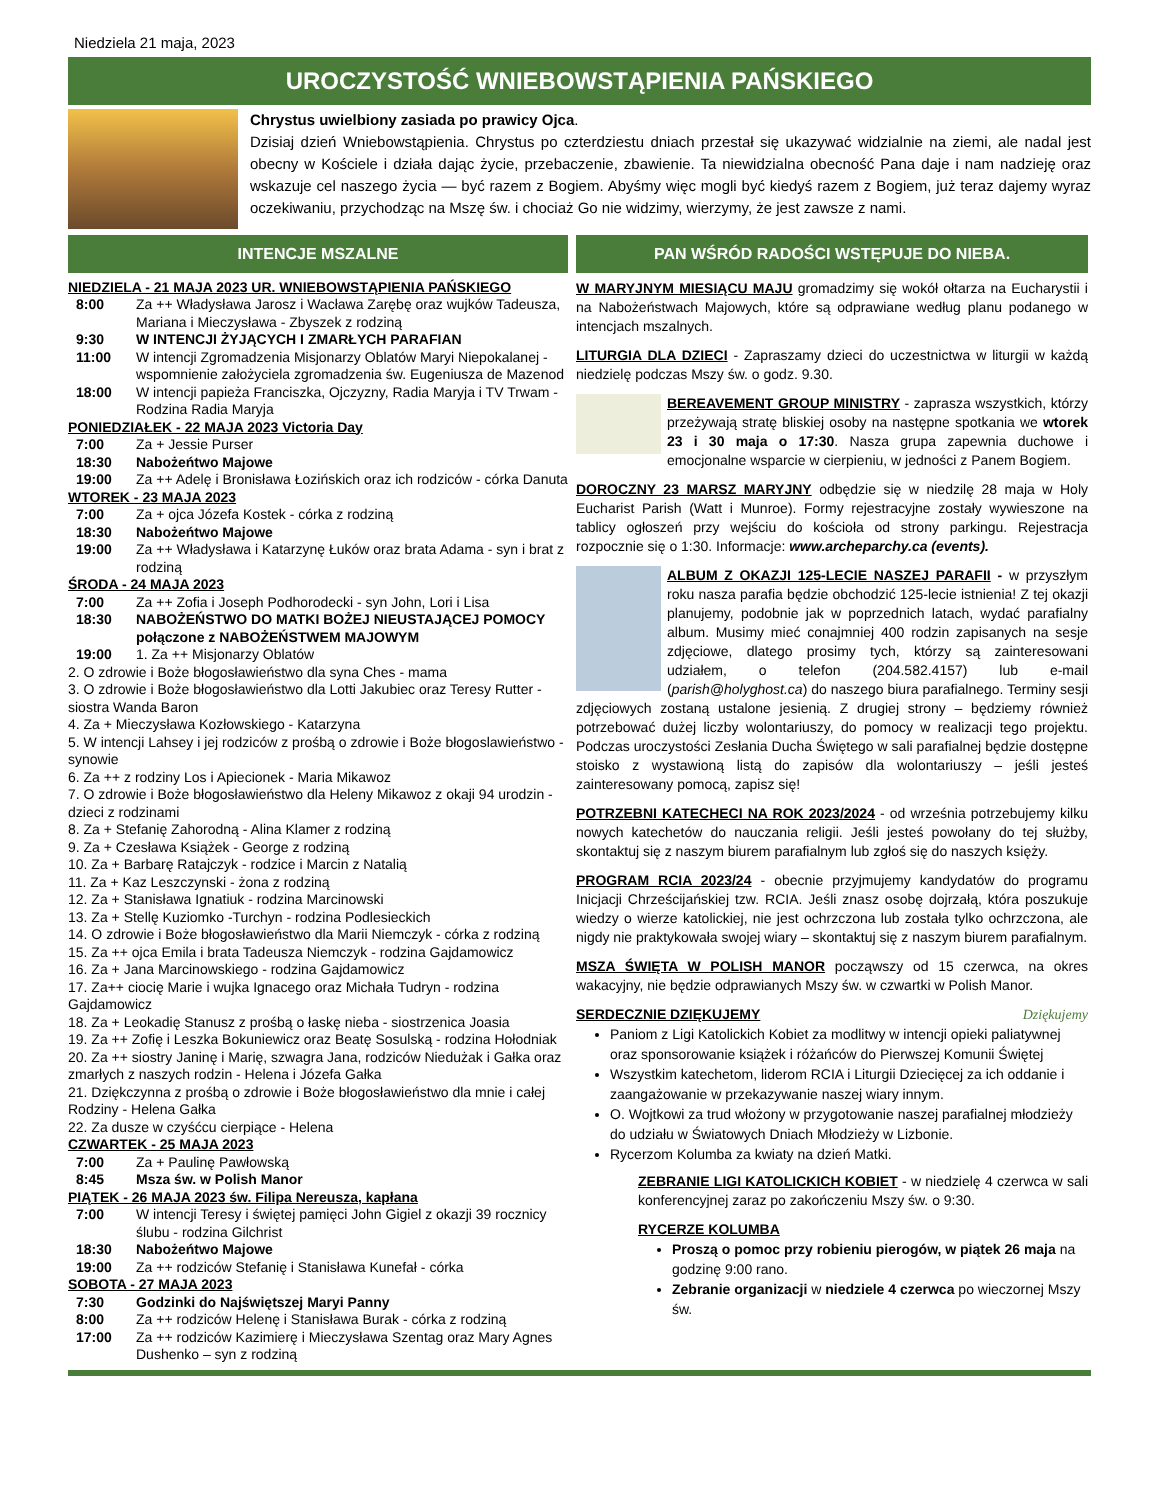Niedziela 21 maja, 2023
UROCZYSTOŚĆ WNIEBOWSTĄPIENIA PAŃSKIEGO
Chrystus uwielbiony zasiada po prawicy Ojca.
Dzisiaj dzień Wniebowstąpienia. Chrystus po czterdziestu dniach przestał się ukazywać widzialnie na ziemi, ale nadal jest obecny w Kościele i działa dając życie, przebaczenie, zbawienie. Ta niewidzialna obecność Pana daje i nam nadzieję oraz wskazuje cel naszego życia — być razem z Bogiem. Abyśmy więc mogli być kiedyś razem z Bogiem, już teraz dajemy wyraz oczekiwaniu, przychodząc na Mszę św. i chociaż Go nie widzimy, wierzymy, że jest zawsze z nami.
INTENCJE MSZALNE
NIEDZIELA - 21 MAJA 2023 UR. WNIEBOWSTĄPIENIA PAŃSKIEGO
8:00 Za ++ Władysława Jarosz i Wacława Zarębę oraz wujków Tadeusza, Mariana i Mieczysława - Zbyszek z rodziną
9:30 W INTENCJI ŻYJĄCYCH I ZMARŁYCH PARAFIAN
11:00 W intencji Zgromadzenia Misjonarzy Oblatów Maryi Niepokalanej - wspomnienie założyciela zgromadzenia św. Eugeniusza de Mazenod
18:00 W intencji papieża Franciszka, Ojczyzny, Radia Maryja i TV Trwam - Rodzina Radia Maryja
PONIEDZIAŁEK - 22 MAJA 2023 Victoria Day
7:00 Za + Jessie Purser
18:30 Nabożeńtwo Majowe
19:00 Za ++ Adelę i Bronisława Łozińskich oraz ich rodziców - córka Danuta
WTOREK - 23 MAJA 2023
7:00 Za + ojca Józefa Kostek - córka z rodziną
18:30 Nabożeńtwo Majowe
19:00 Za ++ Władysława i Katarzynę Łuków oraz brata Adama - syn i brat z rodziną
ŚRODA - 24 MAJA 2023
7:00 Za ++ Zofia i Joseph Podhorodecki - syn John, Lori i Lisa
18:30 NABOŻEŃSTWO DO MATKI BOŻEJ NIEUSTAJĄCEJ POMOCY połączone z NABOŻEŃSTWEM MAJOWYM
19:00 1. Za ++ Misjonarzy Oblatów
2. O zdrowie i Boże błogosławieństwo dla syna Ches - mama
3. O zdrowie i Boże błogosławieństwo dla Lotti Jakubiec oraz Teresy Rutter - siostra Wanda Baron
4. Za + Mieczysława Kozłowskiego - Katarzyna
5. W intencji Lahsey i jej rodziców z prośbą o zdrowie i Boże błogoslawieństwo - synowie
6. Za ++ z rodziny Los i Apiecionek - Maria Mikawoz
7. O zdrowie i Boże błogosławieństwo dla Heleny Mikawoz z okaji 94 urodzin - dzieci z rodzinami
8. Za + Stefanię Zahorodną - Alina Klamer z rodziną
9. Za + Czesława Książek - George z rodziną
10. Za + Barbarę Ratajczyk - rodzice i Marcin z Natalią
11. Za + Kaz Leszczynski - żona z rodziną
12. Za + Stanisława Ignatiuk - rodzina Marcinowski
13. Za + Stellę Kuziomko -Turchyn - rodzina Podlesieckich
14. O zdrowie i Boże błogosławieństwo dla Marii Niemczyk - córka z rodziną
15. Za ++ ojca Emila i brata Tadeusza Niemczyk - rodzina Gajdamowicz
16. Za + Jana Marcinowskiego - rodzina Gajdamowicz
17. Za++ ciocię Marie i wujka Ignacego oraz Michała Tudryn - rodzina Gajdamowicz
18. Za + Leokadię Stanusz z prośbą o łaskę nieba - siostrzenica Joasia
19. Za ++ Zofię i Leszka Bokuniewicz oraz Beatę Sosulską - rodzina Hołodniak
20. Za ++ siostry Janinę i Marię, szwagra Jana, rodziców Niedużak i Gałka oraz zmarłych z naszych rodzin - Helena i Józefa Gałka
21. Dziękczynna z prośbą o zdrowie i Boże błogosławieństwo dla mnie i całej Rodziny - Helena Gałka
22. Za dusze w czyśćcu cierpiące - Helena
CZWARTEK - 25 MAJA 2023
7:00 Za + Paulinę Pawłowską
8:45 Msza św. w Polish Manor
PIĄTEK - 26 MAJA 2023 św. Filipa Nereusza, kapłana
7:00 W intencji Teresy i świętej pamięci John Gigiel z okazji 39 rocznicy ślubu - rodzina Gilchrist
18:30 Nabożeńtwo Majowe
19:00 Za ++ rodziców Stefanię i Stanisława Kunefał - córka
SOBOTA - 27 MAJA 2023
7:30 Godzinki do Najświętszej Maryi Panny
8:00 Za ++ rodziców Helenę i Stanisława Burak - córka z rodziną
17:00 Za ++ rodziców Kazimierę i Mieczysława Szentag oraz Mary Agnes Dushenko – syn z rodziną
PAN WŚRÓD RADOŚCI WSTĘPUJE DO NIEBA.
W MARYJNYM MIESIĄCU MAJU gromadzimy się wokół ołtarza na Eucharystii i na Nabożeństwach Majowych, które są odprawiane według planu podanego w intencjach mszalnych.
LITURGIA DLA DZIECI - Zapraszamy dzieci do uczestnictwa w liturgii w każdą niedzielę podczas Mszy św. o godz. 9.30.
BEREAVEMENT GROUP MINISTRY - zaprasza wszystkich, którzy przeżywają stratę bliskiej osoby na następne spotkania we wtorek 23 i 30 maja o 17:30. Nasza grupa zapewnia duchowe i emocjonalne wsparcie w cierpieniu, w jedności z Panem Bogiem.
DOROCZNY 23 MARSZ MARYJNY odbędzie się w niedzilę 28 maja w Holy Eucharist Parish (Watt i Munroe). Formy rejestracyjne zostały wywieszone na tablicy ogłoszeń przy wejściu do kościoła od strony parkingu. Rejestracja rozpocznie się o 1:30. Informacje: www.archeparchy.ca (events).
ALBUM Z OKAZJI 125-LECIE NASZEJ PARAFII - w przyszłym roku nasza parafia będzie obchodzić 125-lecie istnienia! Z tej okazji planujemy, podobnie jak w poprzednich latach, wydać parafialny album. Musimy mieć conajmniej 400 rodzin zapisanych na sesje zdjęciowe, dlatego prosimy tych, którzy są zainteresowani udziałem, o telefon (204.582.4157) lub e-mail (parish@holyghost.ca) do naszego biura parafialnego. Terminy sesji zdjęciowych zostaną ustalone jesienią. Z drugiej strony – będziemy również potrzebować dużej liczby wolontariuszy, do pomocy w realizacji tego projektu. Podczas uroczystości Zesłania Ducha Świętego w sali parafialnej będzie dostępne stoisko z wystawioną listą do zapisów dla wolontariuszy – jeśli jesteś zainteresowany pomocą, zapisz się!
POTRZEBNI KATECHECI NA ROK 2023/2024 - od września potrzebujemy kilku nowych katechetów do nauczania religii. Jeśli jesteś powołany do tej służby, skontaktuj się z naszym biurem parafialnym lub zgłoś się do naszych księży.
PROGRAM RCIA 2023/24 - obecnie przyjmujemy kandydatów do programu Inicjacji Chrześcijańskiej tzw. RCIA. Jeśli znasz osobę dojrzałą, która poszukuje wiedzy o wierze katolickiej, nie jest ochrzczona lub została tylko ochrzczona, ale nigdy nie praktykowała swojej wiary – skontaktuj się z naszym biurem parafialnym.
MSZA ŚWIĘTA W POLISH MANOR począwszy od 15 czerwca, na okres wakacyjny, nie będzie odprawianych Mszy św. w czwartki w Polish Manor.
SERDECZNIE DZIĘKUJEMY Dziękujemy
Paniom z Ligi Katolickich Kobiet za modlitwy w intencji opieki paliatywnej oraz sponsorowanie książek i różańców do Pierwszej Komunii Świętej
Wszystkim katechetom, liderom RCIA i Liturgii Dziecięcej za ich oddanie i zaangażowanie w przekazywanie naszej wiary innym.
O. Wojtkowi za trud włożony w przygotowanie naszej parafialnej młodzieży do udziału w Światowych Dniach Młodzieży w Lizbonie.
Rycerzom Kolumba za kwiaty na dzień Matki.
ZEBRANIE LIGI KATOLICKICH KOBIET - w niedzielę 4 czerwca w sali konferencyjnej zaraz po zakończeniu Mszy św. o 9:30.
RYCERZE KOLUMBA
Proszą o pomoc przy robieniu pierogów, w piątek 26 maja na godzinę 9:00 rano.
Zebranie organizacji w niedziele 4 czerwca po wieczornej Mszy św.